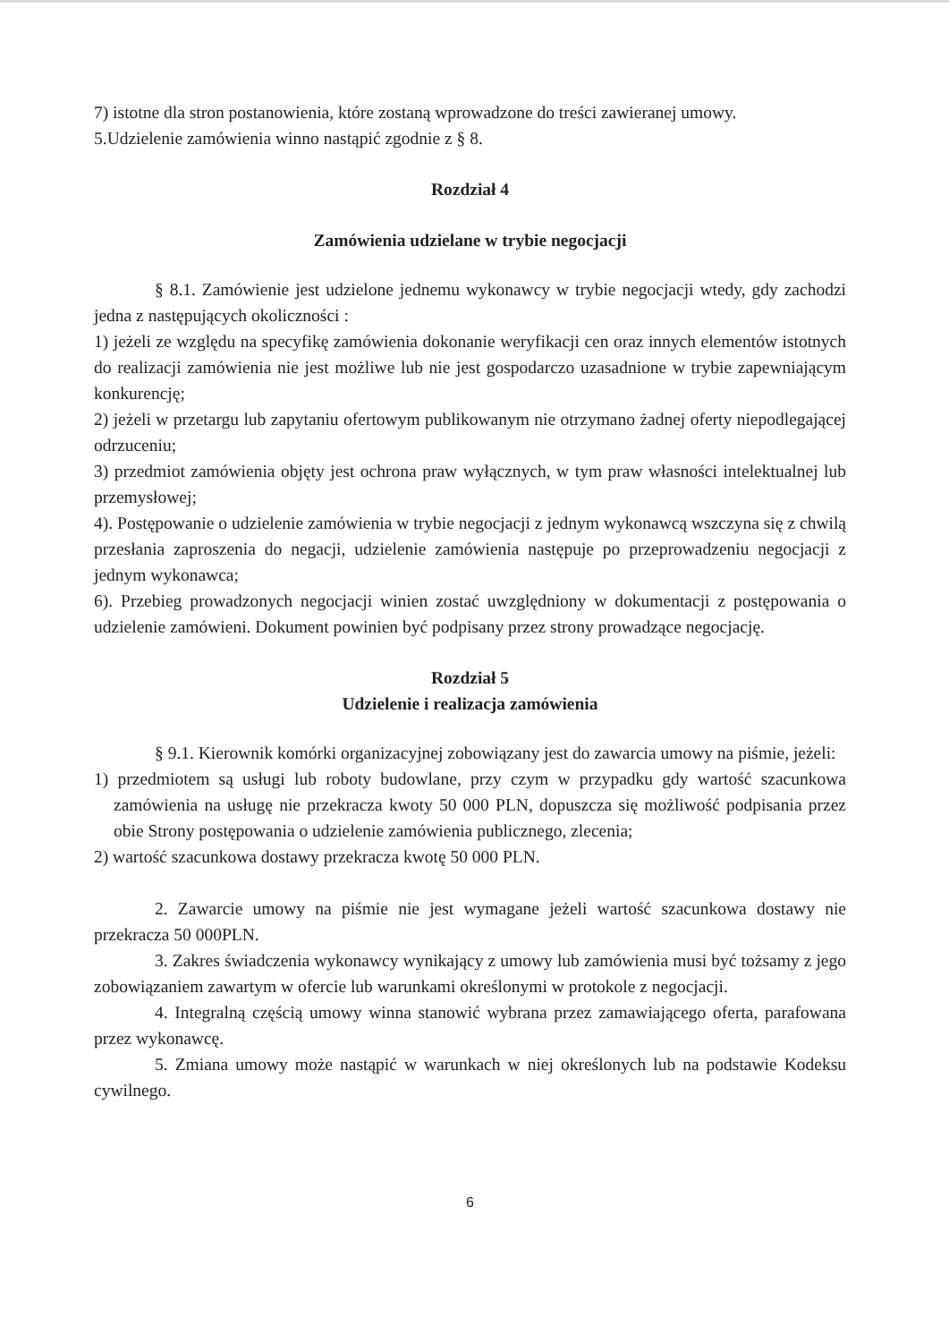7) istotne dla stron postanowienia, które zostaną wprowadzone do treści zawieranej umowy.
5.Udzielenie zamówienia winno nastąpić zgodnie z § 8.
Rozdział 4
Zamówienia udzielane w trybie negocjacji
§ 8.1. Zamówienie jest udzielone jednemu wykonawcy w trybie negocjacji wtedy, gdy zachodzi jedna z następujących okoliczności :
1) jeżeli ze względu na specyfikę zamówienia dokonanie weryfikacji cen oraz innych elementów istotnych do realizacji zamówienia nie jest możliwe lub nie jest gospodarczo uzasadnione w trybie zapewniającym konkurencję;
2) jeżeli w przetargu lub zapytaniu ofertowym publikowanym nie otrzymano żadnej oferty niepodlegającej odrzuceniu;
3) przedmiot zamówienia objęty jest ochrona praw wyłącznych, w tym praw własności intelektualnej lub przemysłowej;
4). Postępowanie o udzielenie zamówienia w trybie negocjacji z jednym wykonawcą wszczyna się z chwilą przesłania zaproszenia do negacji, udzielenie zamówienia następuje po przeprowadzeniu negocjacji z jednym wykonawca;
6). Przebieg prowadzonych negocjacji winien zostać uwzględniony w dokumentacji z postępowania o udzielenie zamówieni. Dokument powinien być podpisany przez strony prowadzące negocjację.
Rozdział 5
Udzielenie i realizacja zamówienia
§ 9.1. Kierownik komórki organizacyjnej zobowiązany jest do zawarcia umowy na piśmie, jeżeli:
1) przedmiotem są usługi lub roboty budowlane, przy czym w przypadku gdy wartość szacunkowa zamówienia na usługę nie przekracza kwoty 50 000 PLN, dopuszcza się możliwość podpisania przez obie Strony postępowania o udzielenie zamówienia publicznego, zlecenia;
2) wartość szacunkowa dostawy przekracza kwotę 50 000 PLN.
2. Zawarcie umowy na piśmie nie jest wymagane jeżeli wartość szacunkowa dostawy nie przekracza 50 000PLN.
3. Zakres świadczenia wykonawcy wynikający z umowy lub zamówienia musi być tożsamy z jego zobowiązaniem zawartym w ofercie lub warunkami określonymi w protokole z negocjacji.
4. Integralną częścią umowy winna stanowić wybrana przez zamawiającego oferta, parafowana przez wykonawcę.
5. Zmiana umowy może nastąpić w warunkach w niej określonych lub na podstawie Kodeksu cywilnego.
6